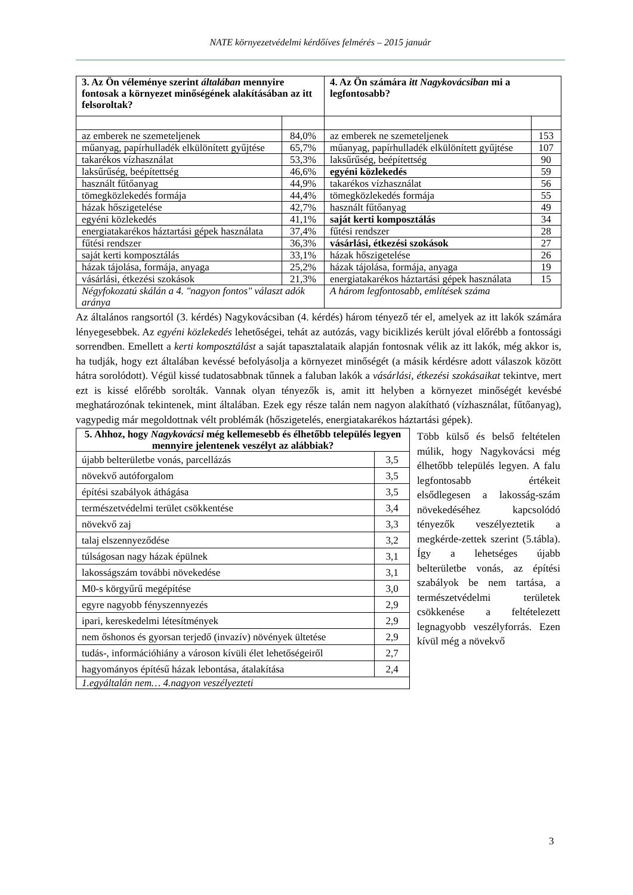NATE környezetvédelmi kérdőíves felmérés – 2015 január
| 3. Az Ön véleménye szerint általában mennyire fontosak a környezet minőségének alakításában az itt felsoroltak? | | 4. Az Ön számára itt Nagykovácsiban mi a legfontosabb? | |
| az emberek ne szemeteljenek | 84,0% | az emberek ne szemeteljenek | 153 |
| műanyag, papírhulladék elkülönített gyűjtése | 65,7% | műanyag, papírhulladék elkülönített gyűjtése | 107 |
| takarékos vízhasználat | 53,3% | laksűrűség, beépítettség | 90 |
| laksűrűség, beépítettség | 46,6% | egyéni közlekedés | 59 |
| használt fűtőanyag | 44,9% | takarékos vízhasználat | 56 |
| tömegközlekedés formája | 44,4% | tömegközlekedés formája | 55 |
| házak hőszigetelése | 42,7% | használt fűtőanyag | 49 |
| egyéni közlekedés | 41,1% | saját kerti komposztálás | 34 |
| energiatakarékos háztartási gépek használata | 37,4% | fűtési rendszer | 28 |
| fűtési rendszer | 36,3% | vásárlási, étkezési szokások | 27 |
| saját kerti komposztálás | 33,1% | házak hőszigetelése | 26 |
| házak tájolása, formája, anyaga | 25,2% | házak tájolása, formája, anyaga | 19 |
| vásárlási, étkezési szokások | 21,3% | energiatakarékos háztartási gépek használata | 15 |
| Négyfokozatú skálán a 4. "nagyon fontos" választ adók aránya | | A három legfontosabb, említések száma | |
Az általános rangsortól (3. kérdés) Nagykovácsiban (4. kérdés) három tényező tér el, amelyek az itt lakók számára lényegesebbek. Az egyéni közlekedés lehetőségei, tehát az autózás, vagy biciklizés került jóval előrébb a fontossági sorrendben. Emellett a kerti komposztálást a saját tapasztalataik alapján fontosnak vélik az itt lakók, még akkor is, ha tudják, hogy ezt általában kevéssé befolyásolja a környezet minőségét (a másik kérdésre adott válaszok között hátra sorolódott). Végül kissé tudatosabbnak tűnnek a faluban lakók a vásárlási, étkezési szokásaikat tekintve, mert ezt is kissé előrébb sorolták. Vannak olyan tényezők is, amit itt helyben a környezet minőségét kevésbé meghatározónak tekintenek, mint általában. Ezek egy része talán nem nagyon alakítható (vízhasználat, fűtőanyag), vagypedig már megoldottnak vélt problémák (hőszigetelés, energiatakarékos háztartási gépek).
| 5. Ahhoz, hogy Nagykovácsi még kellemesebb és élhetőbb település legyen mennyire jelentenek veszélyt az alábbiak? | |
| újabb belterületbe vonás, parcellázás | 3,5 |
| növekvő autóforgalom | 3,5 |
| építési szabályok áthágása | 3,5 |
| természetvédelmi terület csökkentése | 3,4 |
| növekvő zaj | 3,3 |
| talaj elszennyeződése | 3,2 |
| túlságosan nagy házak épülnek | 3,1 |
| lakosságszám további növekedése | 3,1 |
| M0-s körgyűrű megépítése | 3,0 |
| egyre nagyobb fényszennyezés | 2,9 |
| ipari, kereskedelmi létesítmények | 2,9 |
| nem őshonos és gyorsan terjedő (invazív) növények ültetése | 2,9 |
| tudás-, információhiány a városon kívüli élet lehetőségeiről | 2,7 |
| hagyományos építésű házak lebontása, átalakítása | 2,4 |
| 1.egyáltalán nem… 4.nagyon veszélyezteti | |
Több külső és belső feltételen múlik, hogy Nagykovácsi még élhetőbb település legyen. A falu legfontosabb értékeit elsődlegesen a lakosság-szám növekedéséhez kapcsolódó tényezők veszélyeztetik a megkérde-zettek szerint (5.tábla). Így a lehetséges újabb belterületbe vonás, az építési szabályok be nem tartása, a természetvédelmi területek csökkenése a feltételezett legnagyobb veszélyforrás. Ezen kívül még a növekvő
3